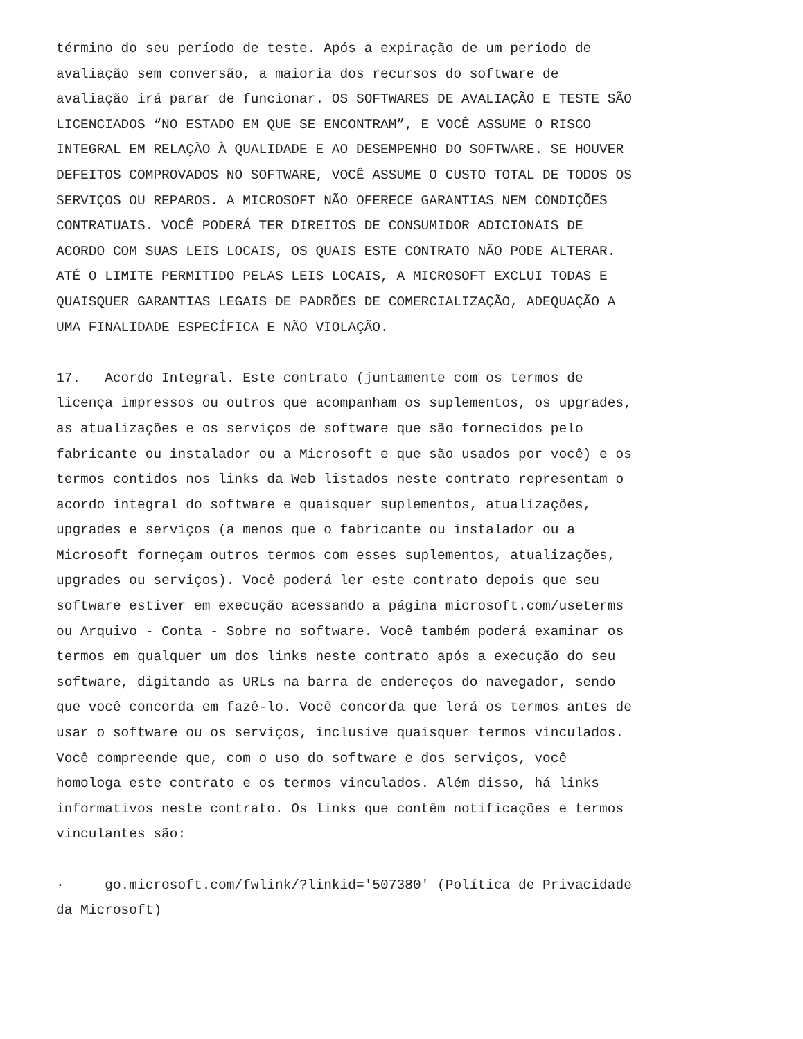término do seu período de teste. Após a expiração de um período de avaliação sem conversão, a maioria dos recursos do software de avaliação irá parar de funcionar. OS SOFTWARES DE AVALIAÇÃO E TESTE SÃO LICENCIADOS “NO ESTADO EM QUE SE ENCONTRAM”, E VOCÊ ASSUME O RISCO INTEGRAL EM RELAÇÃO À QUALIDADE E AO DESEMPENHO DO SOFTWARE. SE HOUVER DEFEITOS COMPROVADOS NO SOFTWARE, VOCÊ ASSUME O CUSTO TOTAL DE TODOS OS SERVIÇOS OU REPAROS. A MICROSOFT NÃO OFERECE GARANTIAS NEM CONDIÇÕES CONTRATUAIS. VOCÊ PODERÁ TER DIREITOS DE CONSUMIDOR ADICIONAIS DE ACORDO COM SUAS LEIS LOCAIS, OS QUAIS ESTE CONTRATO NÃO PODE ALTERAR. ATÉ O LIMITE PERMITIDO PELAS LEIS LOCAIS, A MICROSOFT EXCLUI TODAS E QUAISQUER GARANTIAS LEGAIS DE PADRÕES DE COMERCIALIZAÇÃO, ADEQUAÇÃO A UMA FINALIDADE ESPECÍFICA E NÃO VIOLAÇÃO.
17. Acordo Integral. Este contrato (juntamente com os termos de licença impressos ou outros que acompanham os suplementos, os upgrades, as atualizações e os serviços de software que são fornecidos pelo fabricante ou instalador ou a Microsoft e que são usados por você) e os termos contidos nos links da Web listados neste contrato representam o acordo integral do software e quaisquer suplementos, atualizações, upgrades e serviços (a menos que o fabricante ou instalador ou a Microsoft forneçam outros termos com esses suplementos, atualizações, upgrades ou serviços). Você poderá ler este contrato depois que seu software estiver em execução acessando a página microsoft.com/useterms ou Arquivo - Conta - Sobre no software. Você também poderá examinar os termos em qualquer um dos links neste contrato após a execução do seu software, digitando as URLs na barra de endereços do navegador, sendo que você concorda em fazê-lo. Você concorda que lerá os termos antes de usar o software ou os serviços, inclusive quaisquer termos vinculados. Você compreende que, com o uso do software e dos serviços, você homologa este contrato e os termos vinculados. Além disso, há links informativos neste contrato. Os links que contêm notificações e termos vinculantes são:
· go.microsoft.com/fwlink/?linkid='507380' (Política de Privacidade da Microsoft)